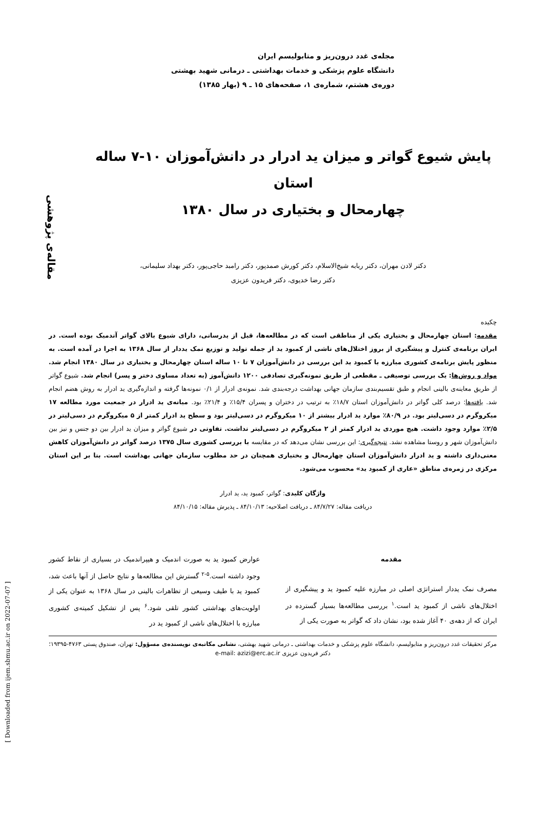[ Downloaded from ijem.sbmu.ac.ir on 2022-07-07 ]
مقاله‌ی پژوهشی
مجله‌ی غدد درون‌ریز و متابولیسم ایران
دانشگاه علوم پزشکی و خدمات بهداشتی ـ درمانی شهید بهشتی
دوره‌ی هشتم، شماره‌ی ۱، صفحه‌های ۱۵ ـ ۹ (بهار ۱۳۸۵)
پایش شیوع گواتر و میزان ید ادرار در دانش‌آموزان ۱۰-۷ ساله استان
چهارمحال و بختیاری در سال ۱۳۸۰
دکتر لادن مهران، دکتر ربابه شیخ‌الاسلام، دکتر کورش صمدپور، دکتر رامبد حاجی‌پور، دکتر بهداد سلیمانی،
دکتر رضا خدیوی، دکتر فریدون عزیزی
چکیده
مقدمه: استان چهارمحال و بختیاری یکی از مناطقی است که در مطالعه‌ها، قبل از یدرسانی، دارای شیوع بالای گواتر آندمیک بوده است. در ایران برنامه‌ی کنترل و پیشگیری از بروز اختلال‌های ناشی از کمبود ید از جمله تولید و توزیع نمک یددار از سال ۱۳۶۸ به اجرا در آمده است. به منظور پایش برنامه‌ی کشوری مبارزه با کمبود ید این بررسی در دانش‌آموزان ۷ تا ۱۰ ساله استان چهارمحال و بختیاری در سال ۱۳۸۰ انجام شد. مواد و روش‌ها: یک بررسی توصیفی ـ مقطعی از طریق نمونه‌گیری تصادفی ۱۲۰۰ دانش‌آموز (به تعداد مساوی دختر و پسر) انجام شد. شیوع گواتر از طریق معاینه‌ی بالینی انجام و طبق تقسیم‌بندی سازمان جهانی بهداشت درجه‌بندی شد. نمونه‌ی ادرار از ۰/۱ نمونه‌ها گرفته و اندازه‌گیری ید ادرار به روش هضم انجام شد. یافته‌ها: درصد کلی گواتر در دانش‌آموزان استان ۱۸/۷٪ به ترتیب در دختران و پسران ۱۵/۴٪ و ۲۱/۴٪ بود. میانه‌ی ید ادرار در جمعیت مورد مطالعه ۱۷ میکروگرم در دسی‌لیتر بود. در ۸۰/۹٪ موارد ید ادرار بیشتر از ۱۰ میکروگرم در دسی‌لیتر بود و سطح ید ادرار کمتر از ۵ میکروگرم در دسی‌لیتر در ۲/۵٪ موارد وجود داشت. هیچ موردی ید ادرار کمتر از ۲ میکروگرم در دسی‌لیتر نداشت. تفاوتی در شیوع گواتر و میزان ید ادرار بین دو جنس و نیز بین دانش‌آموزان شهر و روستا مشاهده نشد. نتیجه‌گیری: این بررسی نشان می‌دهد که در مقایسه با بررسی کشوری سال ۱۳۷۵ درصد گواتر در دانش‌آموزان کاهش معنی‌داری داشته و ید ادرار دانش‌آموزان استان چهارمحال و بختیاری همچنان در حد مطلوب سازمان جهانی بهداشت است. بنا بر این استان مرکزی در زمره‌ی مناطق «عاری از کمبود ید» محسوب می‌شود.
واژگان کلیدی: گواتر، کمبود ید، ید ادرار
دریافت مقاله: ۸۴/۷/۲۷ ـ دریافت اصلاحیه: ۸۴/۱۰/۱۳ ـ پذیرش مقاله: ۸۴/۱۰/۱۵
مقدمه
مصرف نمک یددار استراتژی اصلی در مبارزه علیه کمبود ید و پیشگیری از اختلال‌های ناشی از کمبود ید است.<sup>۱</sup> بررسی مطالعه‌ها بسیار گسترده در ایران که از دهه‌ی ۴۰ آغاز شده بود، نشان داد که گواتر به صورت یکی از
عوارض کمبود ید به صورت اندمیک و هیپراندمیک در بسیاری از نقاط کشور وجود داشته است.<sup>۵-۲</sup> گسترش این مطالعه‌ها و نتایج حاصل از آنها باعث شد، کمبود ید با طیف وسیعی از تظاهرات بالینی در سال ۱۳۶۸ به عنوان یکی از اولویت‌های بهداشتی کشور تلقی شود.<sup>۶</sup> پس از تشکیل کمیته‌ی کشوری مبارزه با اختلال‌های ناشی از کمبود ید در
مرکز تحقیقات غدد درون‌ریز و متابولیسم، دانشگاه علوم پزشکی و خدمات بهداشتی ـ درمانی شهید بهشتی، نشانی مکاتبه‌ی نویسنده‌ی مسؤول: تهران، صندوق پستی ۴۷۶۳-۱۹۳۹۵؛ دکتر فریدون عزیزی e-mail: azizi@erc.ac.ir